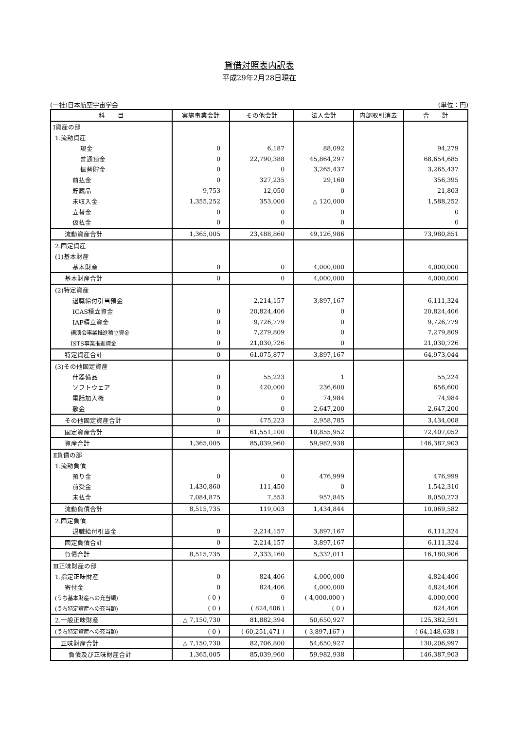貸借対照表内訳表
平成29年2月28日現在
(一社)日本航空宇宙学会 (単位：円)
| 科 目 | 実施事業会計 | その他会計 | 法人会計 | 内部取引消去 | 合 計 |
| --- | --- | --- | --- | --- | --- |
| Ⅰ資産の部 | | | | | |
| 1.流動資産 | | | | | |
| 現金 | 0 | 6,187 | 88,092 | | 94,279 |
| 普通預金 | 0 | 22,790,388 | 45,864,297 | | 68,654,685 |
| 振替貯金 | 0 | 0 | 3,265,437 | | 3,265,437 |
| 前払金 | 0 | 327,235 | 29,160 | | 356,395 |
| 貯蔵品 | 9,753 | 12,050 | 0 | | 21,803 |
| 未収入金 | 1,355,252 | 353,000 | △ 120,000 | | 1,588,252 |
| 立替金 | 0 | 0 | 0 | | 0 |
| 仮払金 | 0 | 0 | 0 | | 0 |
| 流動資産合計 | 1,365,005 | 23,488,860 | 49,126,986 | | 73,980,851 |
| 2.固定資産 | | | | | |
| (1)基本財産 | | | | | |
| 基本財産 | 0 | 0 | 4,000,000 | | 4,000,000 |
| 基本財産合計 | 0 | 0 | 4,000,000 | | 4,000,000 |
| (2)特定資産 | | | | | |
| 退職給付引当預金 | | 2,214,157 | 3,897,167 | | 6,111,324 |
| ICAS積立資金 | 0 | 20,824,406 | 0 | | 20,824,406 |
| IAF積立資金 | 0 | 9,726,779 | 0 | | 9,726,779 |
| 講演会事業推進積立資金 | 0 | 7,279,809 | 0 | | 7,279,809 |
| ISTS事業推進資金 | 0 | 21,030,726 | 0 | | 21,030,726 |
| 特定資産合計 | 0 | 61,075,877 | 3,897,167 | | 64,973,044 |
| (3)その他固定資産 | | | | | |
| 什器備品 | 0 | 55,223 | 1 | | 55,224 |
| ソフトウェア | 0 | 420,000 | 236,600 | | 656,600 |
| 電話加入権 | 0 | 0 | 74,984 | | 74,984 |
| 敷金 | 0 | 0 | 2,647,200 | | 2,647,200 |
| その他固定資産合計 | 0 | 475,223 | 2,958,785 | | 3,434,008 |
| 固定資産合計 | 0 | 61,551,100 | 10,855,952 | | 72,407,052 |
| 資産合計 | 1,365,005 | 85,039,960 | 59,982,938 | | 146,387,903 |
| Ⅱ負債の部 | | | | | |
| 1.流動負債 | | | | | |
| 預り金 | 0 | 0 | 476,999 | | 476,999 |
| 前受金 | 1,430,860 | 111,450 | 0 | | 1,542,310 |
| 未払金 | 7,084,875 | 7,553 | 957,845 | | 8,050,273 |
| 流動負債合計 | 8,515,735 | 119,003 | 1,434,844 | | 10,069,582 |
| 2.固定負債 | | | | | |
| 退職給付引当金 | 0 | 2,214,157 | 3,897,167 | | 6,111,324 |
| 固定負債合計 | 0 | 2,214,157 | 3,897,167 | | 6,111,324 |
| 負債合計 | 8,515,735 | 2,333,160 | 5,332,011 | | 16,180,906 |
| Ⅲ正味財産の部 | | | | | |
| 1.指定正味財産 | 0 | 824,406 | 4,000,000 | | 4,824,406 |
| 寄付金 | 0 | 824,406 | 4,000,000 | | 4,824,406 |
| (うち基本財産への充当額) | ( 0 ) | 0 | ( 4,000,000 ) | | 4,000,000 |
| (うち特定資産への充当額) | ( 0 ) | ( 824,406 ) | ( 0 ) | | 824,406 |
| 2.一般正味財産 | △ 7,150,730 | 81,882,394 | 50,650,927 | | 125,382,591 |
| (うち特定資産への充当額) | ( 0 ) | ( 60,251,471 ) | ( 3,897,167 ) | | ( 64,148,638 ) |
| 正味財産合計 | △ 7,150,730 | 82,706,800 | 54,650,927 | | 130,206,997 |
| 負債及び正味財産合計 | 1,365,005 | 85,039,960 | 59,982,938 | | 146,387,903 |